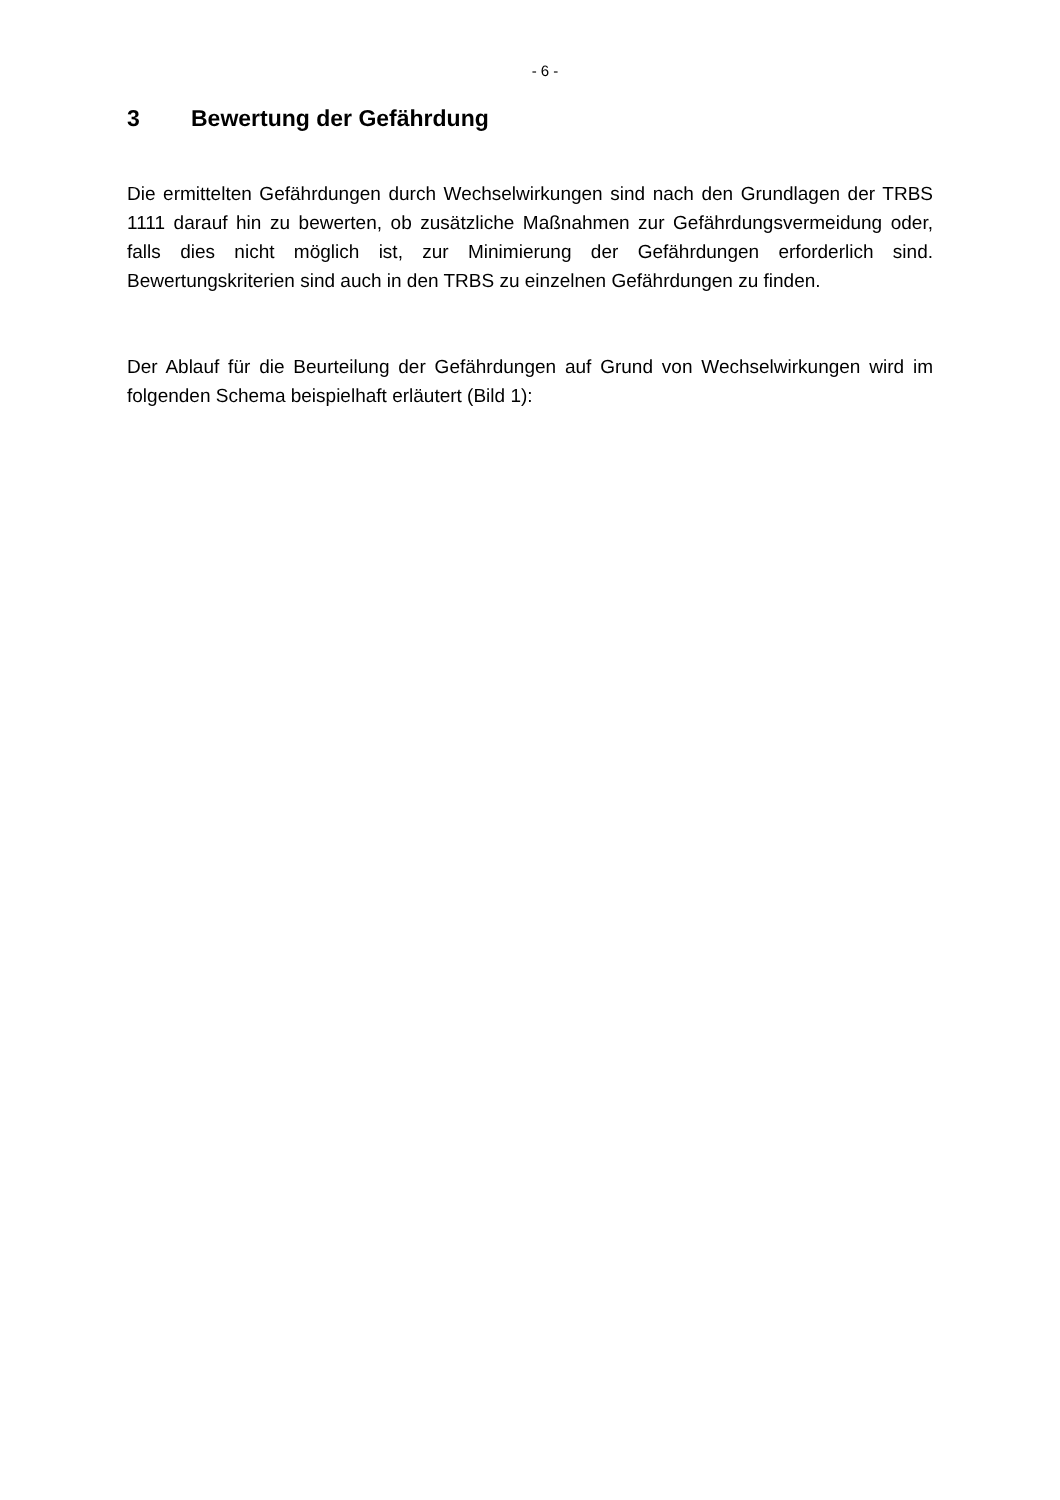- 6 -
3 Bewertung der Gefährdung
Die ermittelten Gefährdungen durch Wechselwirkungen sind nach den Grundlagen der TRBS 1111 darauf hin zu bewerten, ob zusätzliche Maßnahmen zur Gefährdungsvermeidung oder, falls dies nicht möglich ist, zur Minimierung der Gefährdungen erforderlich sind. Bewertungskriterien sind auch in den TRBS zu einzelnen Gefährdungen zu finden.
Der Ablauf für die Beurteilung der Gefährdungen auf Grund von Wechselwirkungen wird im folgenden Schema beispielhaft erläutert (Bild 1):